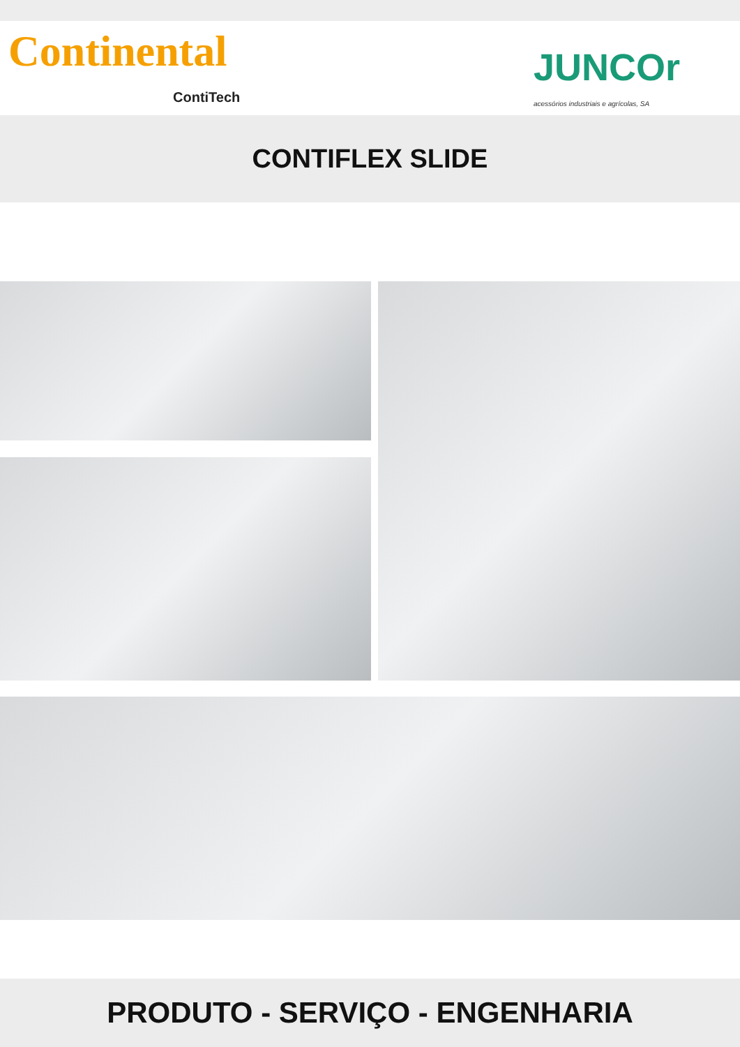Continental JUNCOr
acessórios industriais e agrícolas, SA
ContiTech
CONTIFLEX SLIDE
PRODUTO - SERVIÇO - ENGENHARIA